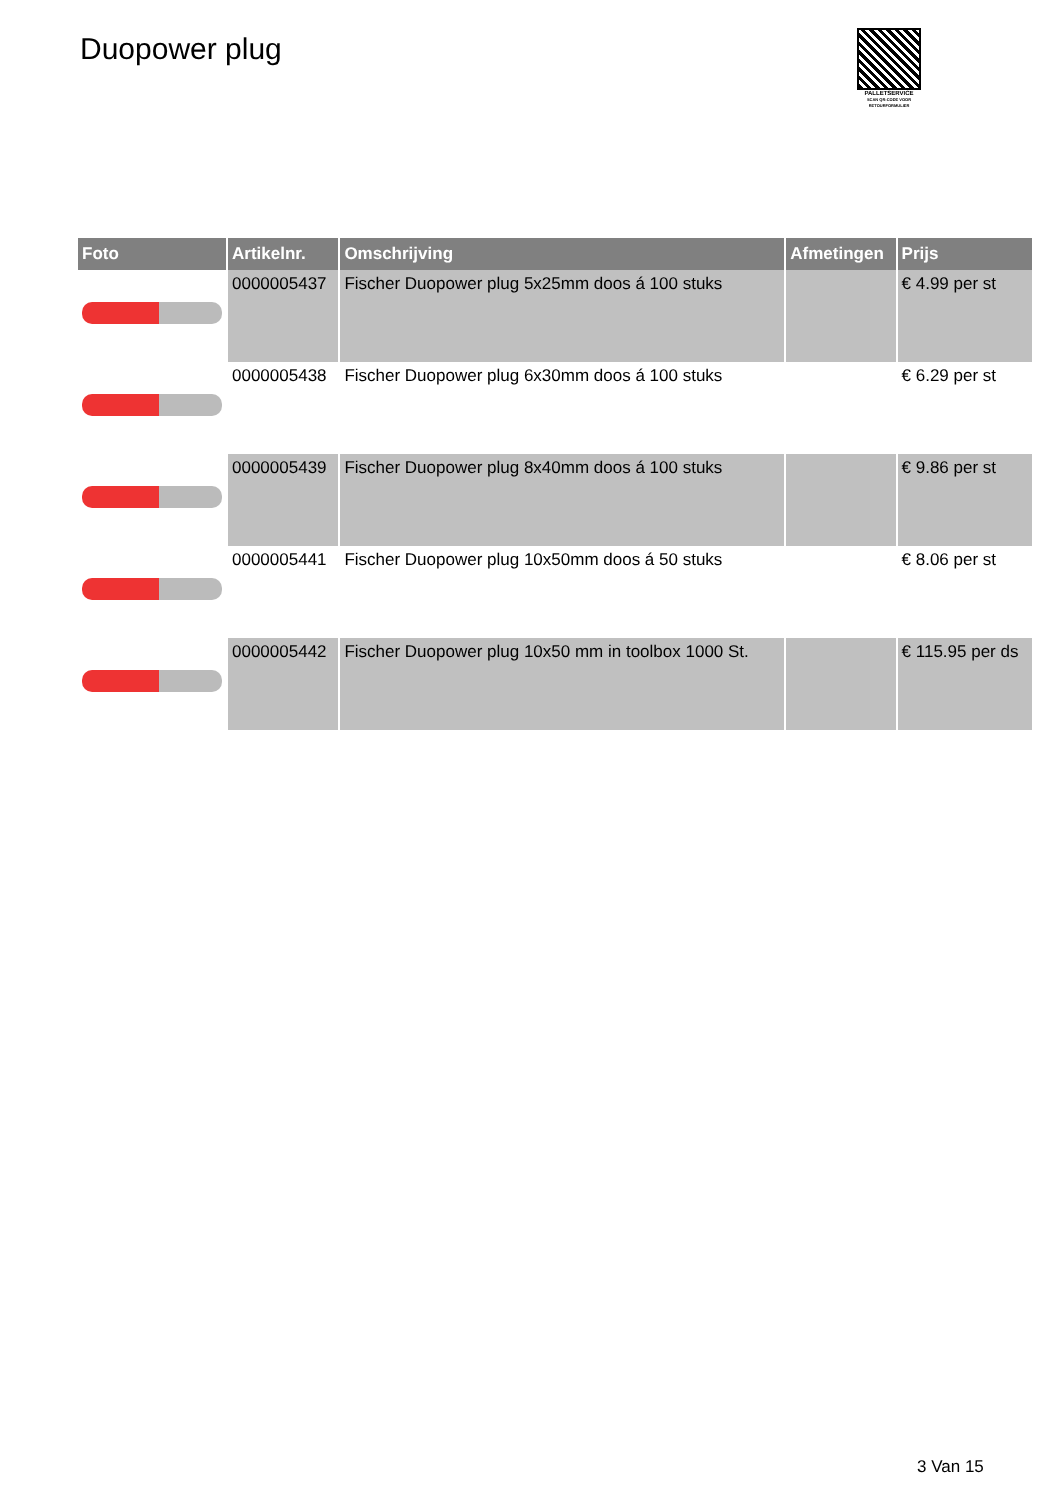Duopower plug
PALLETSERVICE
SCAN QR-CODE VOOR RETOURFORMULIER
| Foto | Artikelnr. | Omschrijving | Afmetingen | Prijs |
| --- | --- | --- | --- | --- |
| | 0000005437 | Fischer Duopower plug 5x25mm doos á 100 stuks | | € 4.99 per st |
| | 0000005438 | Fischer Duopower plug 6x30mm doos á 100 stuks | | € 6.29 per st |
| | 0000005439 | Fischer Duopower plug 8x40mm doos á 100 stuks | | € 9.86 per st |
| | 0000005441 | Fischer Duopower plug 10x50mm doos á 50 stuks | | € 8.06 per st |
| | 0000005442 | Fischer Duopower plug 10x50 mm in toolbox 1000 St. | | € 115.95 per ds |
3 Van 15